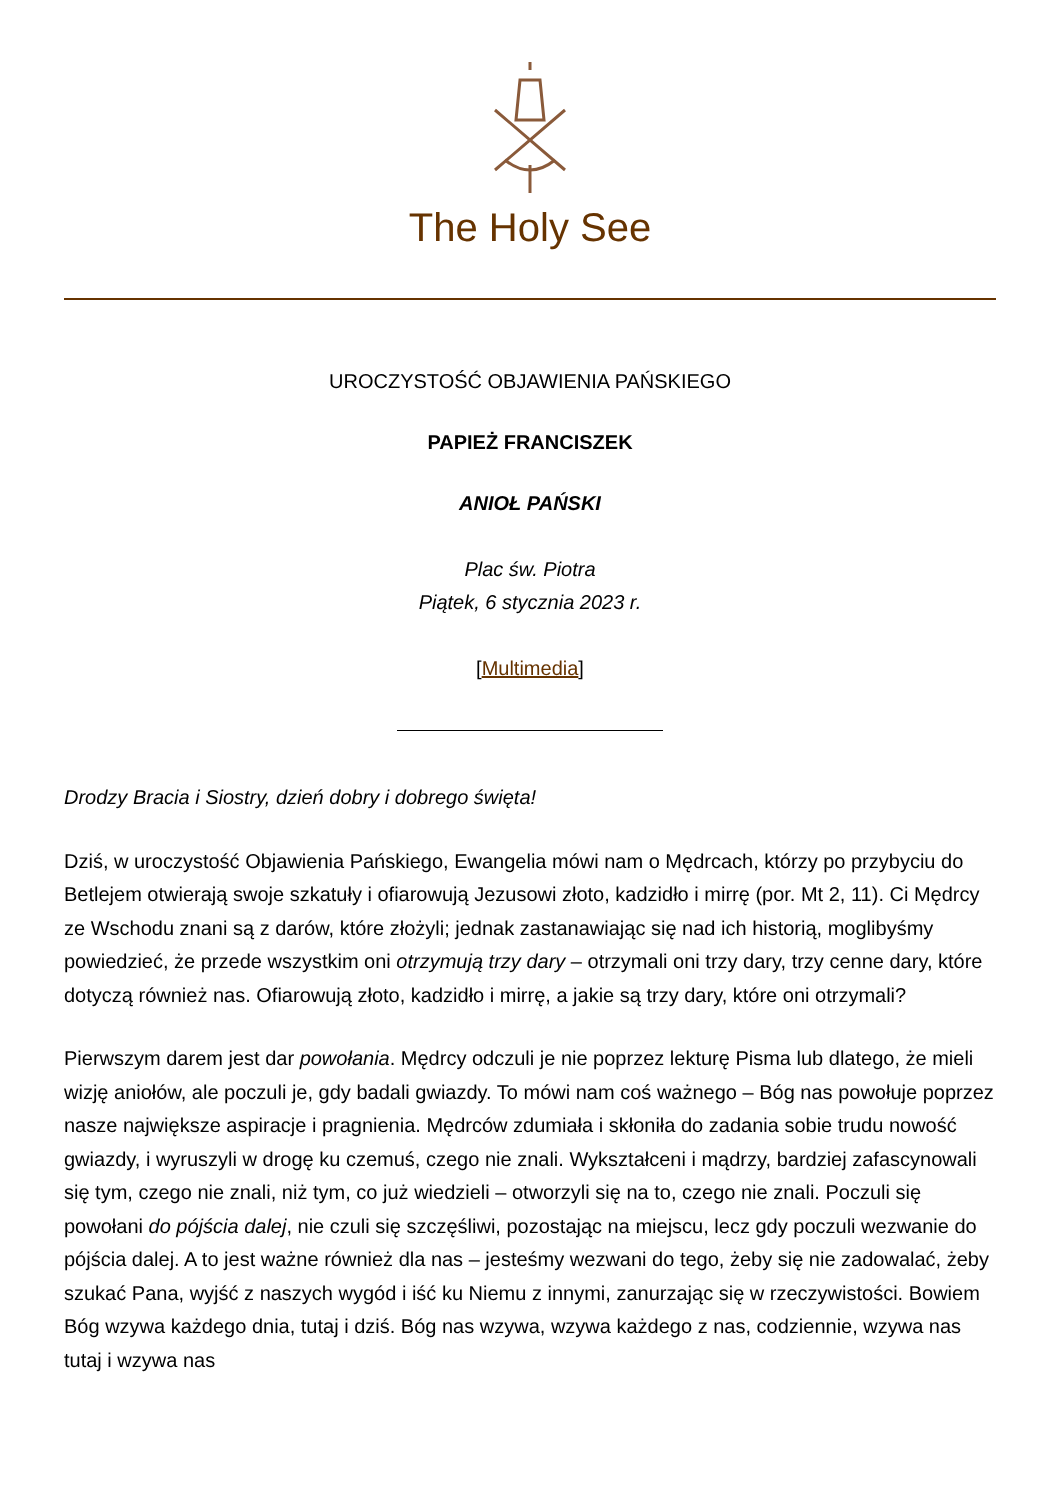The Holy See
UROCZYSTOŚĆ OBJAWIENIA PAŃSKIEGO
PAPIEŻ FRANCISZEK
ANIOŁ PAŃSKI
Plac św. Piotra
Piątek, 6 stycznia 2023 r.
[Multimedia]
Drodzy Bracia i Siostry, dzień dobry i dobrego święta!
Dziś, w uroczystość Objawienia Pańskiego, Ewangelia mówi nam o Mędrcach, którzy po przybyciu do Betlejem otwierają swoje szkatuły i ofiarowują Jezusowi złoto, kadzidło i mirrę (por. Mt 2, 11). Ci Mędrcy ze Wschodu znani są z darów, które złożyli; jednak zastanawiając się nad ich historią, moglibyśmy powiedzieć, że przede wszystkim oni otrzymują trzy dary – otrzymali oni trzy dary, trzy cenne dary, które dotyczą również nas. Ofiarowują złoto, kadzidło i mirrę, a jakie są trzy dary, które oni otrzymali?
Pierwszym darem jest dar powołania. Mędrcy odczuli je nie poprzez lekturę Pisma lub dlatego, że mieli wizję aniołów, ale poczuli je, gdy badali gwiazdy. To mówi nam coś ważnego – Bóg nas powołuje poprzez nasze największe aspiracje i pragnienia. Mędrców zdumiała i skłoniła do zadania sobie trudu nowość gwiazdy, i wyruszyli w drogę ku czemuś, czego nie znali. Wykształceni i mądrzy, bardziej zafascynowali się tym, czego nie znali, niż tym, co już wiedzieli – otworzyli się na to, czego nie znali. Poczuli się powołani do pójścia dalej, nie czuli się szczęśliwi, pozostając na miejscu, lecz gdy poczuli wezwanie do pójścia dalej. A to jest ważne również dla nas – jesteśmy wezwani do tego, żeby się nie zadowalać, żeby szukać Pana, wyjść z naszych wygód i iść ku Niemu z innymi, zanurzając się w rzeczywistości. Bowiem Bóg wzywa każdego dnia, tutaj i dziś. Bóg nas wzywa, wzywa każdego z nas, codziennie, wzywa nas tutaj i wzywa nas